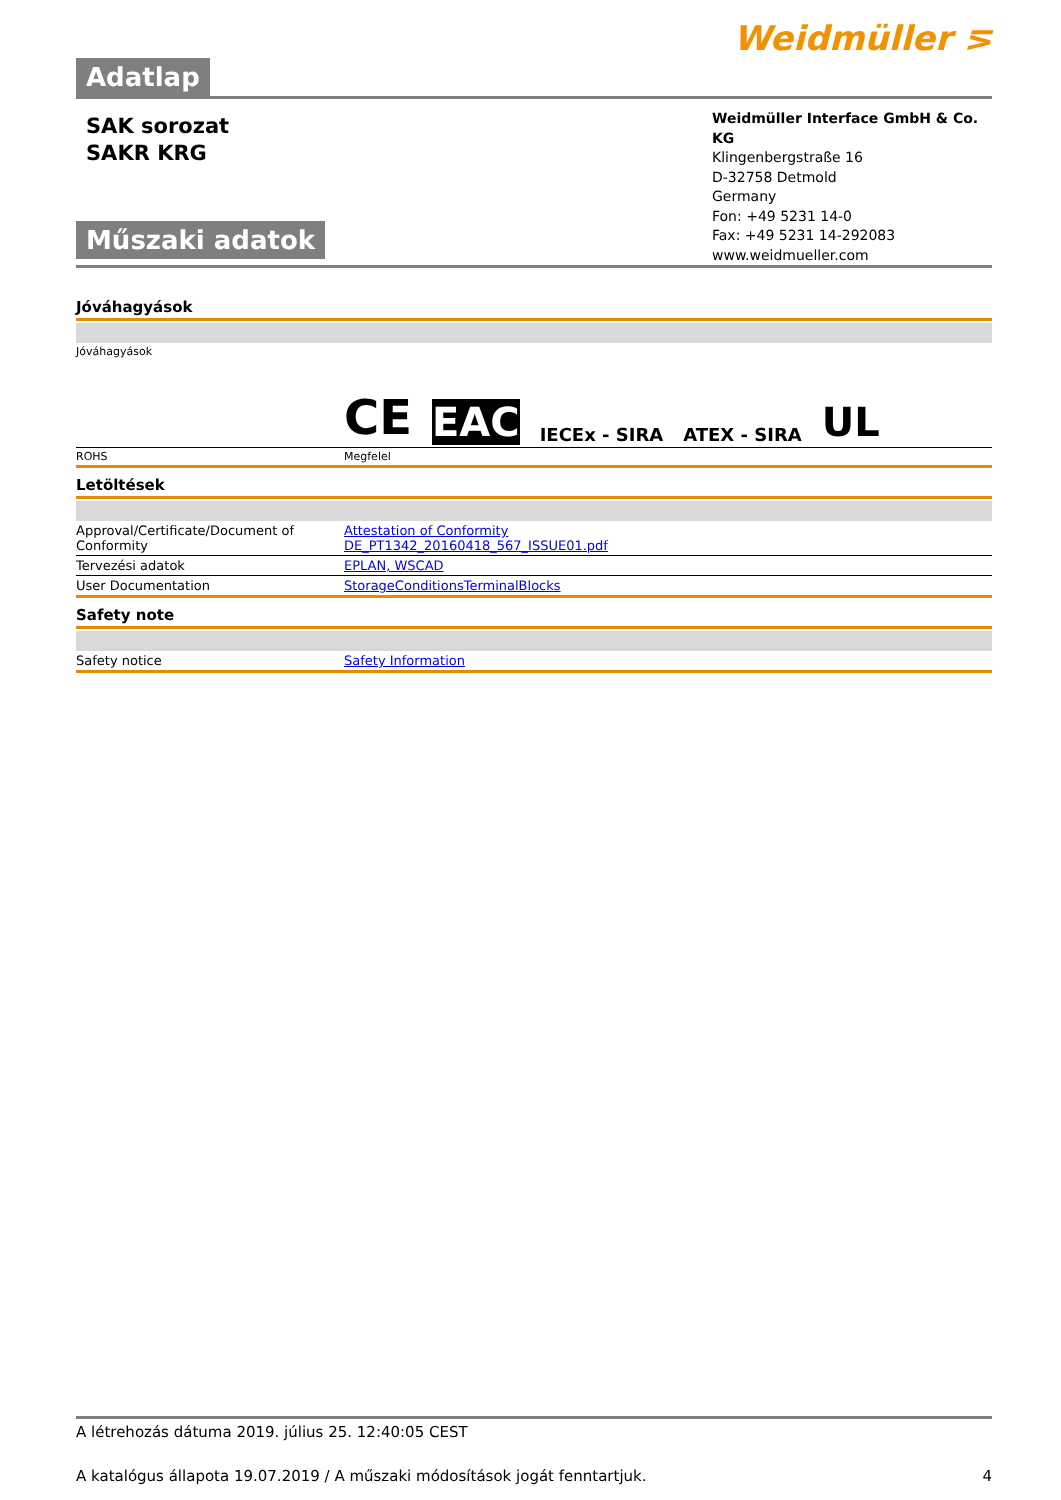Weidmüller ⋝
Adatlap
SAK sorozat
SAKR KRG
Műszaki adatok
Weidmüller Interface GmbH & Co. KG
Klingenbergstraße 16
D-32758 Detmold
Germany
Fon: +49 5231 14-0
Fax: +49 5231 14-292083
www.weidmueller.com
Jóváhagyások
| Jóváhagyások | CE EAC IECEx - SIRA ATEX - SIRA UL |
| ROHS | Megfelel |
Letöltések
| Approval/Certificate/Document of Conformity | Attestation of Conformity DE_PT1342_20160418_567_ISSUE01.pdf |
| Tervezési adatok | EPLAN, WSCAD |
| User Documentation | StorageConditionsTerminalBlocks |
Safety note
| Safety notice | Safety Information |
A létrehozás dátuma 2019. július 25. 12:40:05 CEST
A katalógus állapota 19.07.2019 / A műszaki módosítások jogát fenntartjuk. 4